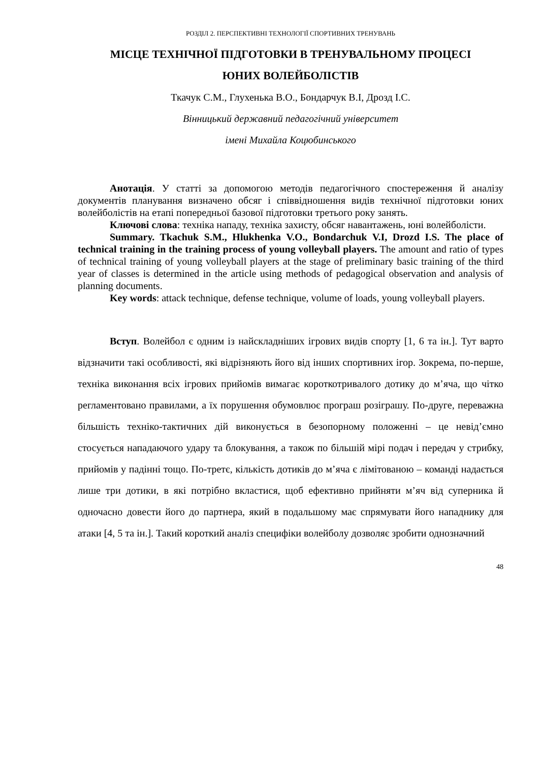РОЗДІЛ 2. ПЕРСПЕКТИВНІ ТЕХНОЛОГІЇ СПОРТИВНИХ ТРЕНУВАНЬ
МІСЦЕ ТЕХНІЧНОЇ ПІДГОТОВКИ В ТРЕНУВАЛЬНОМУ ПРОЦЕСІ
ЮНИХ ВОЛЕЙБОЛІСТІВ
Ткачук С.М., Глухенька В.О., Бондарчук В.І, Дрозд І.С.
Вінницький державний педагогічний університет
імені Михайла Коцюбинського
Анотація. У статті за допомогою методів педагогічного спостереження й аналізу документів планування визначено обсяг і співвідношення видів технічної підготовки юних волейболістів на етапі попередньої базової підготовки третього року занять.
Ключові слова: техніка нападу, техніка захисту, обсяг навантажень, юні волейболісти.
Summary. Tkachuk S.M., Hlukhenka V.O., Bondarchuk V.I, Drozd I.S. The place of technical training in the training process of young volleyball players. The amount and ratio of types of technical training of young volleyball players at the stage of preliminary basic training of the third year of classes is determined in the article using methods of pedagogical observation and analysis of planning documents.
Key words: attack technique, defense technique, volume of loads, young volleyball players.
Вступ. Волейбол є одним із найскладніших ігрових видів спорту [1, 6 та ін.]. Тут варто відзначити такі особливості, які відрізняють його від інших спортивних ігор. Зокрема, по-перше, техніка виконання всіх ігрових прийомів вимагає короткотривалого дотику до м’яча, що чітко регламентовано правилами, а їх порушення обумовлює програш розіграшу. По-друге, переважна більшість техніко-тактичних дій виконується в безопорному положенні – це невід’ємно стосується нападаючого удару та блокування, а також по більшій мірі подач і передач у стрибку, прийомів у падінні тощо. По-третє, кількість дотиків до м’яча є лімітованою – команді надається лише три дотики, в які потрібно вкластися, щоб ефективно прийняти м’яч від суперника й одночасно довести його до партнера, який в подальшому має спрямувати його нападнику для атаки [4, 5 та ін.]. Такий короткий аналіз специфіки волейболу дозволяє зробити однозначний
48